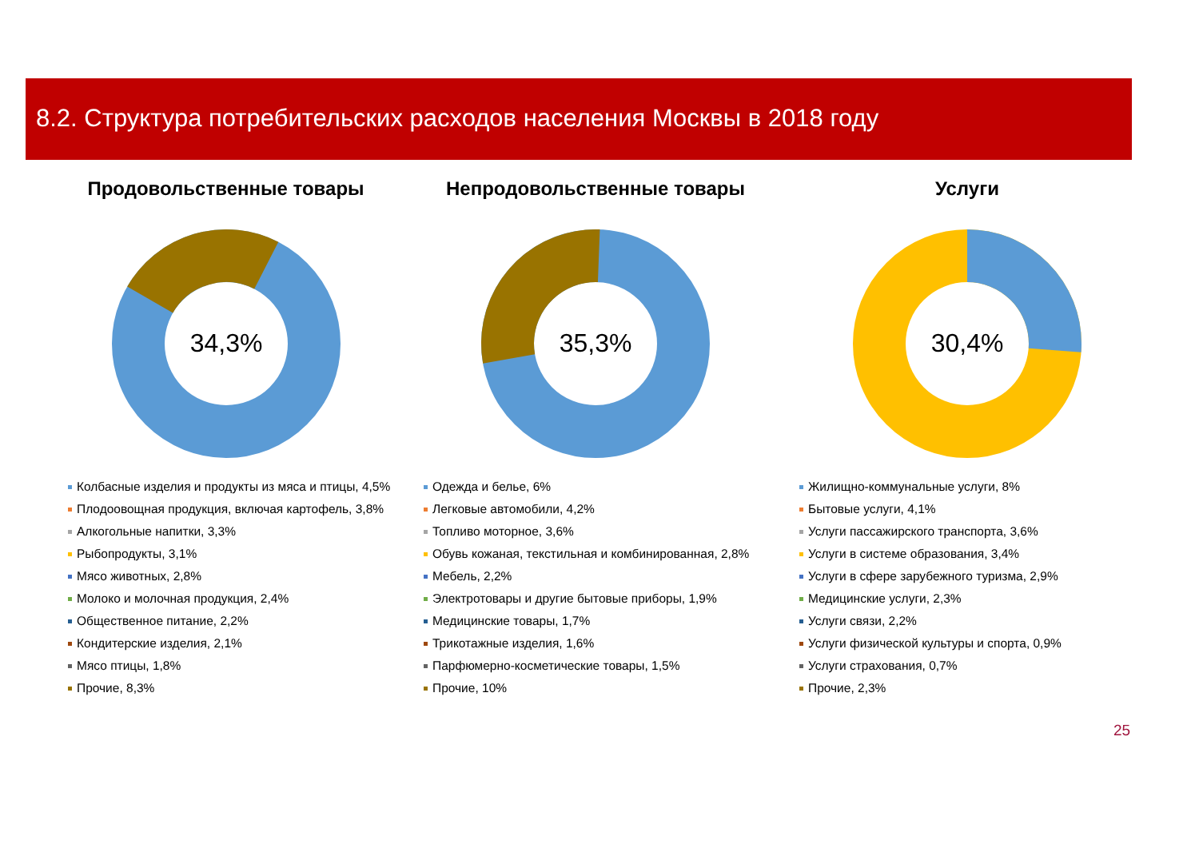8.2. Структура потребительских расходов населения Москвы в 2018 году
Продовольственные товары
34,3%
Колбасные изделия и продукты из мяса и птицы, 4,5%
Плодоовощная продукция, включая картофель, 3,8%
Алкогольные напитки, 3,3%
Рыбопродукты, 3,1%
Мясо животных, 2,8%
Молоко и молочная продукция, 2,4%
Общественное питание, 2,2%
Кондитерские изделия, 2,1%
Мясо птицы, 1,8%
Прочие, 8,3%
Непродовольственные товары
35,3%
Одежда и белье, 6%
Легковые автомобили, 4,2%
Топливо моторное, 3,6%
Обувь кожаная, текстильная и комбинированная, 2,8%
Мебель, 2,2%
Электротовары и другие бытовые приборы, 1,9%
Медицинские товары, 1,7%
Трикотажные изделия, 1,6%
Парфюмерно-косметические товары, 1,5%
Прочие, 10%
Услуги
30,4%
Жилищно-коммунальные услуги, 8%
Бытовые услуги, 4,1%
Услуги пассажирского транспорта, 3,6%
Услуги в системе образования, 3,4%
Услуги в сфере зарубежного туризма, 2,9%
Медицинские услуги, 2,3%
Услуги связи, 2,2%
Услуги физической культуры и спорта, 0,9%
Услуги страхования, 0,7%
Прочие, 2,3%
25